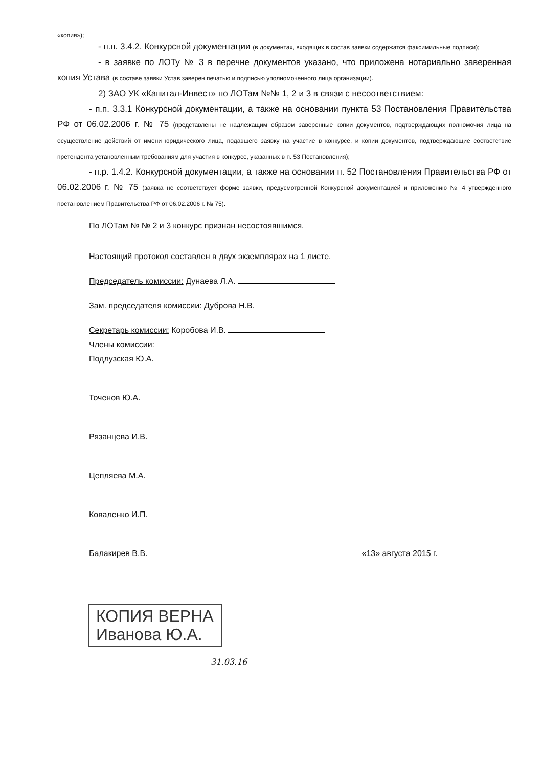«копия»);
- п.п. 3.4.2. Конкурсной документации (в документах, входящих в состав заявки содержатся факсимильные подписи);
- в заявке по ЛОТу № 3 в перечне документов указано, что приложена нотариально заверенная копия Устава (в составе заявки Устав заверен печатью и подписью уполномоченного лица организации).
2) ЗАО УК «Капитал-Инвест» по ЛОТам №№ 1, 2 и 3 в связи с несоответствием:
- п.п. 3.3.1 Конкурсной документации, а также на основании пункта 53 Постановления Правительства РФ от 06.02.2006 г. № 75 (представлены не надлежащим образом заверенные копии документов, подтверждающих полномочия лица на осуществление действий от имени юридического лица, подавшего заявку на участие в конкурсе, и копии документов, подтверждающие соответствие претендента установленным требованиям для участия в конкурсе, указанных в п. 53 Постановления);
- п.р. 1.4.2. Конкурсной документации, а также на основании п. 52 Постановления Правительства РФ от 06.02.2006 г. № 75 (заявка не соответствует форме заявки, предусмотренной Конкурсной документацией и приложению № 4 утвержденного постановлением Правительства РФ от 06.02.2006 г. № 75).
По ЛОТам № № 2 и 3 конкурс признан несостоявшимся.
Настоящий протокол составлен в двух экземплярах на 1 листе.
Председатель комиссии: Дунаева Л.А.
Зам. председателя комиссии: Дуброва Н.В.
Секретарь комиссии: Коробова И.В.
Члены комиссии:
Подлузская Ю.А.
Точенов Ю.А.
Рязанцева И.В.
Цепляева М.А.
Коваленко И.П.
Балакирев В.В. «13» августа 2015 г.
КОПИЯ ВЕРНА
Иванова Ю.А.
31.03.16